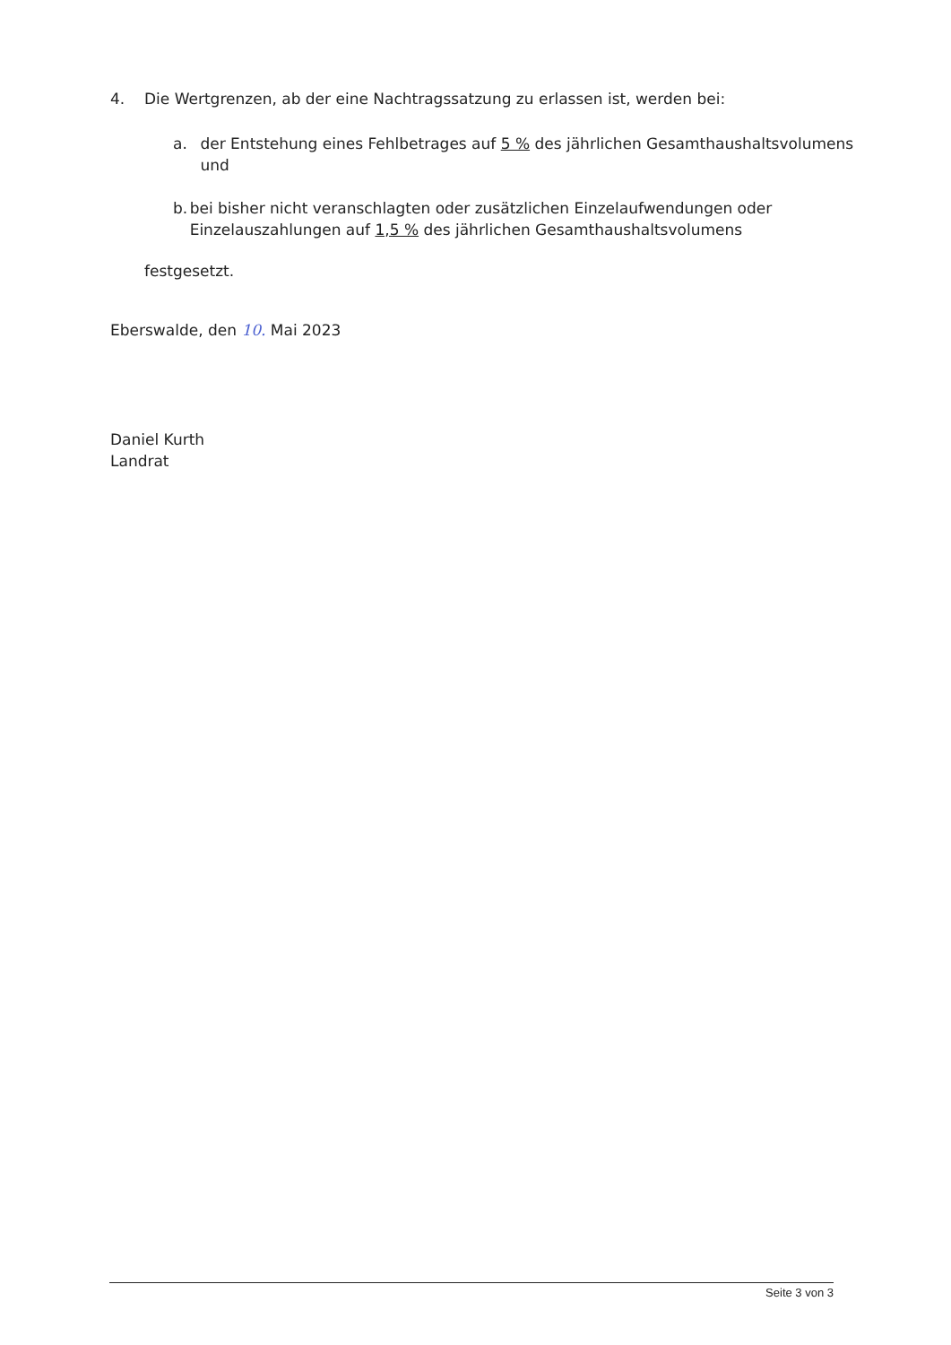4. Die Wertgrenzen, ab der eine Nachtragssatzung zu erlassen ist, werden bei:
a. der Entstehung eines Fehlbetrages auf 5 % des jährlichen Gesamthaushaltsvolumens und
b. bei bisher nicht veranschlagten oder zusätzlichen Einzelaufwendungen oder Einzelauszahlungen auf 1,5 % des jährlichen Gesamthaushaltsvolumens
festgesetzt.
Eberswalde, den 10. Mai 2023
Daniel Kurth
Landrat
Seite 3 von 3